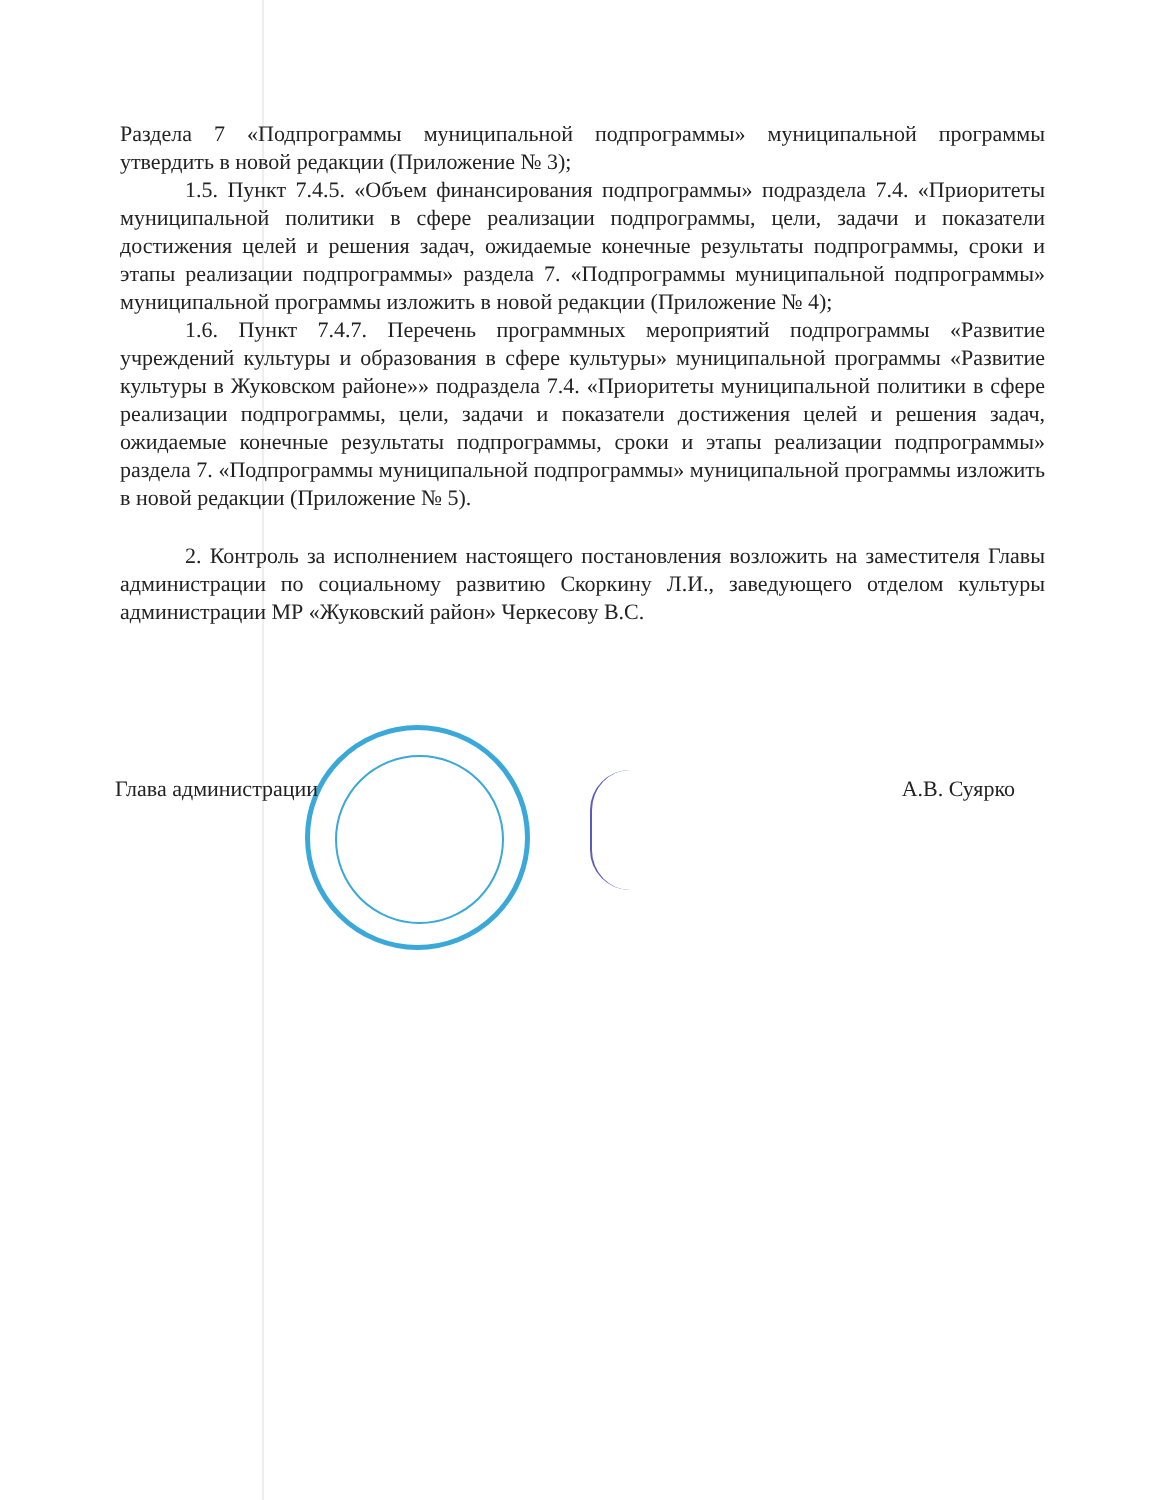Раздела 7 «Подпрограммы муниципальной подпрограммы» муниципальной программы утвердить в новой редакции (Приложение № 3);
1.5. Пункт 7.4.5. «Объем финансирования подпрограммы» подраздела 7.4. «Приоритеты муниципальной политики в сфере реализации подпрограммы, цели, задачи и показатели достижения целей и решения задач, ожидаемые конечные результаты подпрограммы, сроки и этапы реализации подпрограммы» раздела 7. «Подпрограммы муниципальной подпрограммы» муниципальной программы изложить в новой редакции (Приложение № 4);
1.6. Пункт 7.4.7. Перечень программных мероприятий подпрограммы «Развитие учреждений культуры и образования в сфере культуры» муниципальной программы «Развитие культуры в Жуковском районе»» подраздела 7.4. «Приоритеты муниципальной политики в сфере реализации подпрограммы, цели, задачи и показатели достижения целей и решения задач, ожидаемые конечные результаты подпрограммы, сроки и этапы реализации подпрограммы» раздела 7. «Подпрограммы муниципальной подпрограммы» муниципальной программы изложить в новой редакции (Приложение № 5).
2. Контроль за исполнением настоящего постановления возложить на заместителя Главы администрации по социальному развитию Скоркину Л.И., заведующего отделом культуры администрации МР «Жуковский район» Черкесову В.С.
Глава администрации А.В. Суярко